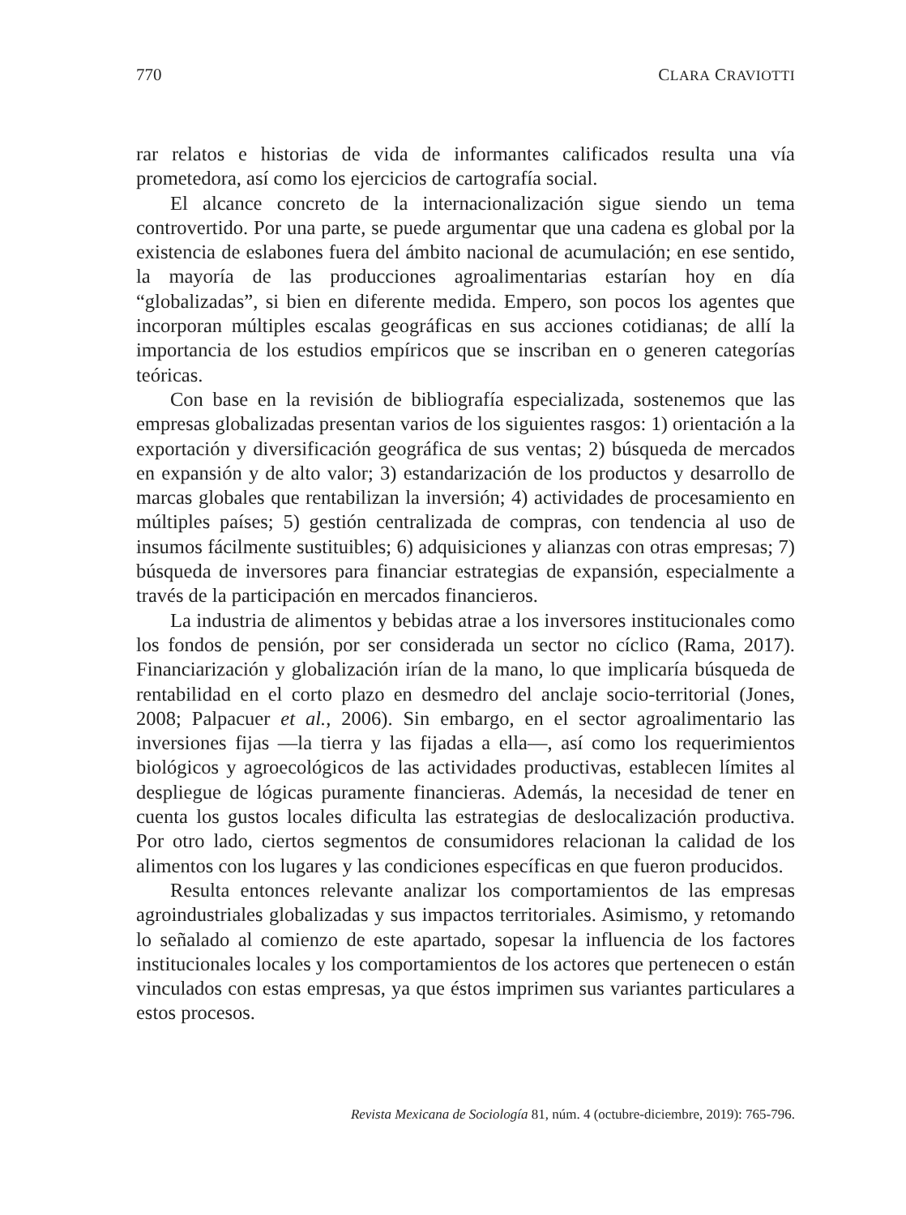770 CLARA CRAVIOTTI
rar relatos e historias de vida de informantes calificados resulta una vía prometedora, así como los ejercicios de cartografía social.
El alcance concreto de la internacionalización sigue siendo un tema controvertido. Por una parte, se puede argumentar que una cadena es global por la existencia de eslabones fuera del ámbito nacional de acumulación; en ese sentido, la mayoría de las producciones agroalimentarias estarían hoy en día “globalizadas”, si bien en diferente medida. Empero, son pocos los agentes que incorporan múltiples escalas geográficas en sus acciones cotidianas; de allí la importancia de los estudios empíricos que se inscriban en o generen categorías teóricas.
Con base en la revisión de bibliografía especializada, sostenemos que las empresas globalizadas presentan varios de los siguientes rasgos: 1) orientación a la exportación y diversificación geográfica de sus ventas; 2) búsqueda de mercados en expansión y de alto valor; 3) estandarización de los productos y desarrollo de marcas globales que rentabilizan la inversión; 4) actividades de procesamiento en múltiples países; 5) gestión centralizada de compras, con tendencia al uso de insumos fácilmente sustituibles; 6) adquisiciones y alianzas con otras empresas; 7) búsqueda de inversores para financiar estrategias de expansión, especialmente a través de la participación en mercados financieros.
La industria de alimentos y bebidas atrae a los inversores institucionales como los fondos de pensión, por ser considerada un sector no cíclico (Rama, 2017). Financiarización y globalización irían de la mano, lo que implicaría búsqueda de rentabilidad en el corto plazo en desmedro del anclaje socio-territorial (Jones, 2008; Palpacuer et al., 2006). Sin embargo, en el sector agroalimentario las inversiones fijas —la tierra y las fijadas a ella—, así como los requerimientos biológicos y agroecológicos de las actividades productivas, establecen límites al despliegue de lógicas puramente financieras. Además, la necesidad de tener en cuenta los gustos locales dificulta las estrategias de deslocalización productiva. Por otro lado, ciertos segmentos de consumidores relacionan la calidad de los alimentos con los lugares y las condiciones específicas en que fueron producidos.
Resulta entonces relevante analizar los comportamientos de las empresas agroindustriales globalizadas y sus impactos territoriales. Asimismo, y retomando lo señalado al comienzo de este apartado, sopesar la influencia de los factores institucionales locales y los comportamientos de los actores que pertenecen o están vinculados con estas empresas, ya que éstos imprimen sus variantes particulares a estos procesos.
Revista Mexicana de Sociología 81, núm. 4 (octubre-diciembre, 2019): 765-796.